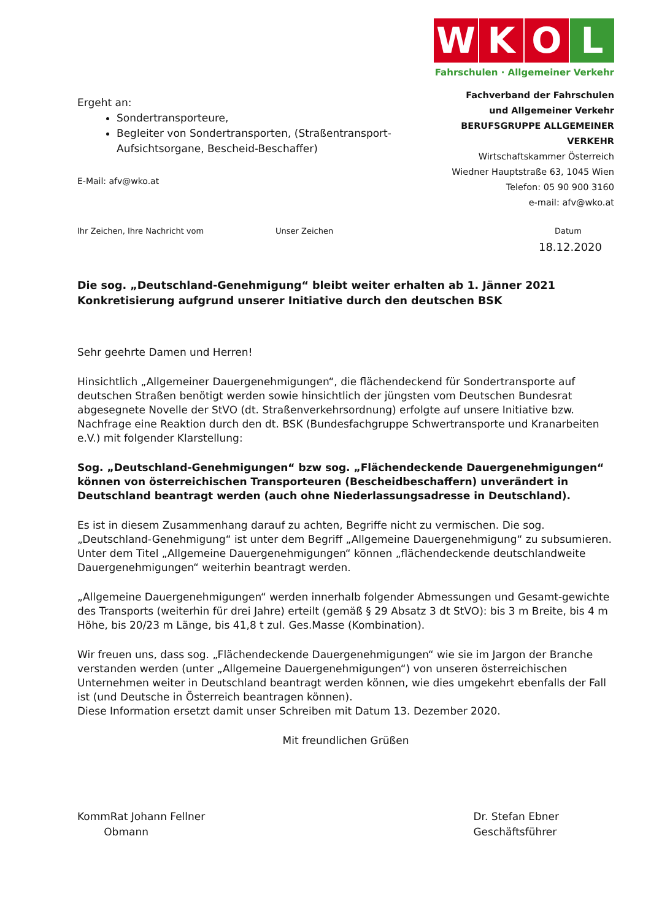Ergeht an:
Sondertransporteure,
Begleiter von Sondertransporten, (Straßentransport-Aufsichtsorgane, Bescheid-Beschaffer)
E-Mail: afv@wko.at
W
K
O
L
Fahrschulen · Allgemeiner Verkehr
Fachverband der Fahrschulen
und Allgemeiner Verkehr
BERUFSGRUPPE ALLGEMEINER VERKEHR
Wirtschaftskammer Österreich
Wiedner Hauptstraße 63, 1045 Wien
Telefon: 05 90 900 3160
e-mail: afv@wko.at
Ihr Zeichen, Ihre Nachricht vom Unser Zeichen Datum
18.12.2020
Die sog. „Deutschland-Genehmigung“ bleibt weiter erhalten ab 1. Jänner 2021
Konkretisierung aufgrund unserer Initiative durch den deutschen BSK
Sehr geehrte Damen und Herren!
Hinsichtlich „Allgemeiner Dauergenehmigungen“, die flächendeckend für Sondertransporte auf deutschen Straßen benötigt werden sowie hinsichtlich der jüngsten vom Deutschen Bundesrat abgesegnete Novelle der StVO (dt. Straßenverkehrsordnung) erfolgte auf unsere Initiative bzw. Nachfrage eine Reaktion durch den dt. BSK (Bundesfachgruppe Schwertransporte und Kranarbeiten e.V.) mit folgender Klarstellung:
Sog. „Deutschland-Genehmigungen“ bzw sog. „Flächendeckende Dauergenehmigungen“ können von österreichischen Transporteuren (Bescheidbeschaffern) unverändert in Deutschland beantragt werden (auch ohne Niederlassungsadresse in Deutschland).
Es ist in diesem Zusammenhang darauf zu achten, Begriffe nicht zu vermischen. Die sog. „Deutschland-Genehmigung“ ist unter dem Begriff „Allgemeine Dauergenehmigung“ zu subsumieren. Unter dem Titel „Allgemeine Dauergenehmigungen“ können „flächendeckende deutschlandweite Dauergenehmigungen“ weiterhin beantragt werden.
„Allgemeine Dauergenehmigungen“ werden innerhalb folgender Abmessungen und Gesamt-gewichte des Transports (weiterhin für drei Jahre) erteilt (gemäß § 29 Absatz 3 dt StVO): bis 3 m Breite, bis 4 m Höhe, bis 20/23 m Länge, bis 41,8 t zul. Ges.Masse (Kombination).
Wir freuen uns, dass sog. „Flächendeckende Dauergenehmigungen“ wie sie im Jargon der Branche verstanden werden (unter „Allgemeine Dauergenehmigungen“) von unseren österreichischen Unternehmen weiter in Deutschland beantragt werden können, wie dies umgekehrt ebenfalls der Fall ist (und Deutsche in Österreich beantragen können).
Diese Information ersetzt damit unser Schreiben mit Datum 13. Dezember 2020.
Mit freundlichen Grüßen
KommRat Johann Fellner
Obmann
Dr. Stefan Ebner
Geschäftsführer